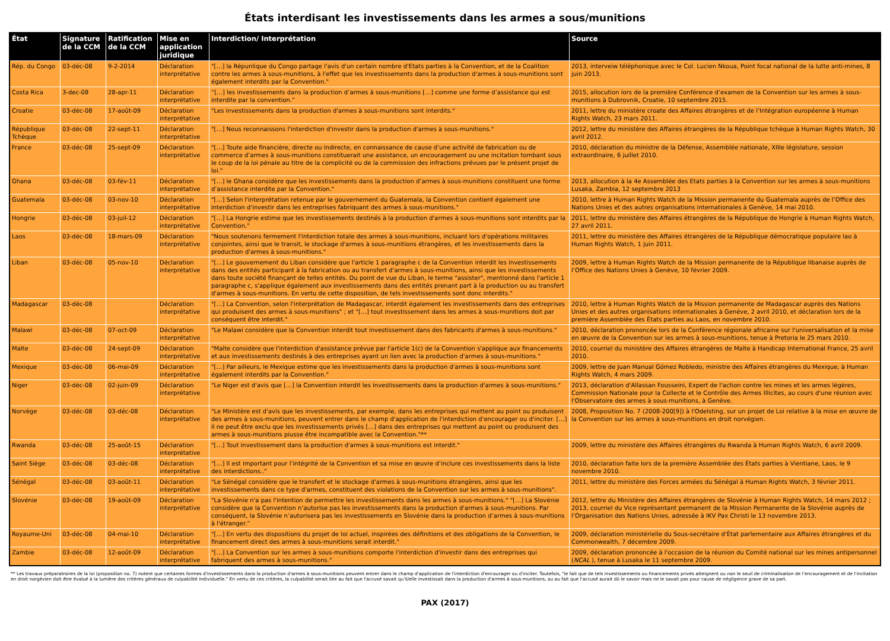États interdisant les investissements dans les armes a sous/munitions
| État | Signature de la CCM | Ratification de la CCM | Mise en application juridique | Interdiction/ Interprétation | Source |
| --- | --- | --- | --- | --- | --- |
| Rép. du Congo | 03-déc-08 | 9-2-2014 | Déclaration interprétative | "[…] la Répunlique du Congo partage l'avis d'un certain nombre d'Etats parties à la Convention, et de la Coalition contre les armes à sous-munitions, à l'effet que les investissements dans la production d'armes à sous-munitions sont également interdits par la Convention." | 2013, interveiw téléphonique avec le Col. Lucien Nkoua, Point focal national de la lutte anti-mines, 8 juin 2013. |
| Costa Rica | 3-dec-08 | 28-apr-11 | Déclaration interprétative | “[…] les investissements dans la production d’armes à sous-munitions […] comme une forme d’assistance qui est interdite par la convention.” | 2015, allocution lors de la première Conférence d’examen de la Convention sur les armes à sous-munitions à Dubrovnik, Croatie, 10 septembre 2015. |
| Croatie | 03-déc-08 | 17-août-09 | Déclaration interprétative | "Les investissements dans la production d'armes à sous-munitions sont interdits." | 2011, lettre du ministère croate des Affaires étrangères et de l’Intégration européenne à Human Rights Watch, 23 mars 2011. |
| République Tchèque | 03-déc-08 | 22-sept-11 | Déclaration interprétative | "[…] Nous reconnaissons l'interdiction d'investir dans la production d'armes à sous-munitions." | 2012, lettre du ministère des Affaires étrangères de la République tchèque à Human Rights Watch, 30 avril 2012. |
| France | 03-déc-08 | 25-sept-09 | Déclaration interprétative | "[…] Toute aide financière, directe ou indirecte, en connaissance de cause d’une activité de fabrication ou de commerce d’armes à sous-munitions constituerait une assistance, un encouragement ou une incitation tombant sous le coup de la loi pénale au titre de la complicité ou de la commission des infractions prévues par le présent projet de loi." | 2010, déclaration du ministre de la Défense, Assemblée nationale, XIIIe législature, session extraordinaire, 6 juillet 2010. |
| Ghana | 03-déc-08 | 03-fév-11 | Déclaration interprétative | "[…] le Ghana considère que les investissements dans la production d’armes à sous-munitions constituent une forme d’assistance interdite par la Convention." | 2013, allocution à la 4e Assemblée des Etats parties à la Convention sur les armes à sous-munitions Lusaka, Zambia, 12 septembre 2013 |
| Guatemala | 03-déc-08 | 03-nov-10 | Déclaration interprétative | "[…] Selon l'interprétation retenue par le gouvernement du Guatemala, la Convention contient également une interdiction d'investir dans les entreprises fabriquant des armes à sous-munitions." | 2010, lettre à Human Rights Watch de la Mission permanente du Guatemala auprès de l’Office des Nations Unies et des autres organisations internationales à Genève, 14 mai 2010. |
| Hongrie | 03-déc-08 | 03-juil-12 | Déclaration interprétative | "[…] La Hongrie estime que les investissements destinés à la production d'armes à sous-munitions sont interdits par la Convention." | 2011, lettre du ministère des Affaires étrangères de la République de Hongrie à Human Rights Watch, 27 avril 2011. |
| Laos | 03-déc-08 | 18-mars-09 | Déclaration interprétative | "Nous soutenons fermement l'interdiction totale des armes à sous-munitions, incluant lors d'opérations militaires conjointes, ainsi que le transit, le stockage d'armes à sous-munitions étrangères, et les investissements dans la production d'armes à sous-munitions." | 2011, lettre du ministère des Affaires étrangères de la République démocratique populaire lao à Human Rights Watch, 1 juin 2011. |
| Liban | 03-déc-08 | 05-nov-10 | Déclaration interprétative | "[…] Le gouvernement du Liban considère que l'article 1 paragraphe c de la Convention interdit les investissements dans des entités participant à la fabrication ou au transfert d'armes à sous-munitions, ainsi que les investissements dans toute société finançant de telles entités. Du point de vue du Liban, le terme "assister", mentionné dans l'article 1 paragraphe c, s'applique également aux investissements dans des entités prenant part à la production ou au transfert d'armes à sous-munitions. En vertu de cette disposition, de tels investissements sont donc interdits." | 2009, lettre à Human Rights Watch de la Mission permanente de la République libanaise auprès de l’Office des Nations Unies à Genève, 10 février 2009. |
| Madagascar | 03-déc-08 | | Déclaration interprétative | "[…] La Convention, selon l'interprétation de Madagascar, interdit également les investissements dans des entreprises qui produisent des armes à sous-munitions" ; et "[…] tout investissement dans les armes à sous-munitions doit par conséquent être interdit." | 2010, lettre à Human Rights Watch de la Mission permanente de Madagascar auprès des Nations Unies et des autres organisations internationales à Genève, 2 avril 2010, et déclaration lors de la première Assemblée des États parties au Laos, en novembre 2010. |
| Malawi | 03-déc-08 | 07-oct-09 | Déclaration interprétative | "Le Malawi considère que la Convention interdit tout investissement dans des fabricants d'armes à sous-munitions." | 2010, déclaration prononcée lors de la Conférence régionale africaine sur l'universalisation et la mise en œuvre de la Convention sur les armes à sous-munitions, tenue à Pretoria le 25 mars 2010. |
| Malte | 03-déc-08 | 24-sept-09 | Déclaration interprétative | "Malte considère que l'interdiction d'assistance prévue par l'article 1(c) de la Convention s'applique aux financements et aux investissements destinés à des entreprises ayant un lien avec la production d'armes à sous-munitions." | 2010, courriel du ministère des Affaires étrangères de Malte à Handicap International France, 25 avril 2010. |
| Mexique | 03-déc-08 | 06-mai-09 | Déclaration interprétative | "[…] Par ailleurs, le Mexique estime que les investissements dans la production d'armes à sous-munitions sont également interdits par la Convention." | 2009, lettre de Juan Manual Gómez Robledo, ministre des Affaires étrangères du Mexique, à Human Rights Watch, 4 mars 2009. |
| Niger | 03-déc-08 | 02-juin-09 | Déclaration interprétative | "Le Niger est d'avis que […] la Convention interdit les investissements dans la production d'armes à sous-munitions." | 2013, déclaration d'Allassan Fousseini, Expert de l'action contre les mines et les armes légères, Commission Nationale pour la Collecte et le Contrôle des Armes Illicites, au cours d'une réunion avec l'Observatoire des armes à sous-munitions, à Genève. |
| Norvège | 03-déc-08 | 03-déc-08 | Déclaration interprétative | "Le Ministère est d'avis que les investissements, par exemple, dans les entreprises qui mettent au point ou produisent des armes à sous-munitions, peuvent entrer dans le champ d'application de l'interdiction d'encourager ou d'inciter. […] il ne peut être exclu que les investissements privés […] dans des entreprises qui mettent au point ou produisent des armes à sous-munitions piusse être incompatible avec la Convention."** | 2008, Proposition No. 7 (2008-200[9]) à l'Odelsting, sur un projet de Loi relative à la mise en œuvre de la Convention sur les armes à sous-munitions en droit norvégien. |
| Rwanda | 03-déc-08 | 25-août-15 | Déclaration interprétative | "[…] Tout investissement dans la production d'armes à sous-munitions est interdit." | 2009, lettre du ministère des Affaires étrangères du Rwanda à Human Rights Watch, 6 avril 2009. |
| Saint Siège | 03-déc-08 | 03-déc-08 | Déclaration interprétative | "[…] Il est important pour l’intégrité de la Convention et sa mise en œuvre d’inclure ces investissements dans la liste des interdictions.." | 2010, déclaration faite lors de la première Assemblée des États parties à Vientiane, Laos, le 9 novembre 2010. |
| Sénégal | 03-déc-08 | 03-août-11 | Déclaration interprétative | "Le Sénégal considère que le transfert et le stockage d'armes à sous-munitions étrangères, ainsi que les investissements dans ce type d'armes, constituent des violations de la Convention sur les armes à sous-munitions". | 2011, lettre du ministère des Forces armées du Sénégal à Human Rights Watch, 3 février 2011. |
| Slovénie | 03-déc-08 | 19-août-09 | Déclaration interprétative | "La Slovénie n'a pas l'intention de permettre les investissements dans les armes à sous-munitions." "[…] La Slovénie considère que la Convention n’autorise pas les investissements dans la production d'armes à sous-munitions. Par conséquent, la Slovénie n’autorisera pas les investissements en Slovénie dans la production d’armes à sous-munitions à l'étranger.” | 2012, lettre du Ministère des Affaires étrangères de Slovénie à Human Rights Watch, 14 mars 2012 ; 2013, courriel du Vice représentant permanent de la Mission Permanente de la Slovénie auprès de l’Organisation des Nations Unies, adressée à IKV Pax Christi le 13 novembre 2013. |
| Royaume-Uni | 03-déc-08 | 04-mai-10 | Déclaration interprétative | "[…] En vertu des dispositions du projet de loi actuel, inspirées des définitions et des obligations de la Convention, le financement direct des armes à sous-munitions serait interdit." | 2009, déclaration ministérielle du Sous-secrétaire d'État parlementaire aux Affaires étrangères et du Commonwealth, 7 décembre 2009. |
| Zambie | 03-déc-08 | 12-août-09 | Déclaration interprétative | "[…] La Convention sur les armes à sous-munitions comporte l'interdiction d'investir dans des entreprises qui fabriquent des armes à sous-munitions." | 2009, déclaration prononcée à l'occasion de la réunion du Comité national sur les mines antipersonnel ( NCAL ), tenue à Lusaka le 11 septembre 2009. |
** Les travaux préparatroires de la loi (proposition no. 7) notent que certaines formes d'investissements dans la production d'armes à sous-munitions peuvent entrer dans le champ d'application de l'interdiction d'encourager ou d'inciter. Toutefois, "le fait que de tels investissements ou financements privés atteignent ou non le seuil de criminalisation de l'encouragement et de l'incitation en droit norgévien doit être évalué à la lumière des critères généraux de culpabilité individuelle." En vertu de ces critères, la culpabilité serait liée au fait que l'accusé savait qu'il/elle investissait dans la production d'armes à sous-munitions, ou au fait que l'accusé aurait dû le savoir mais ne le savait pas pour cause de négligence grave de sa part.
PAX (2017)